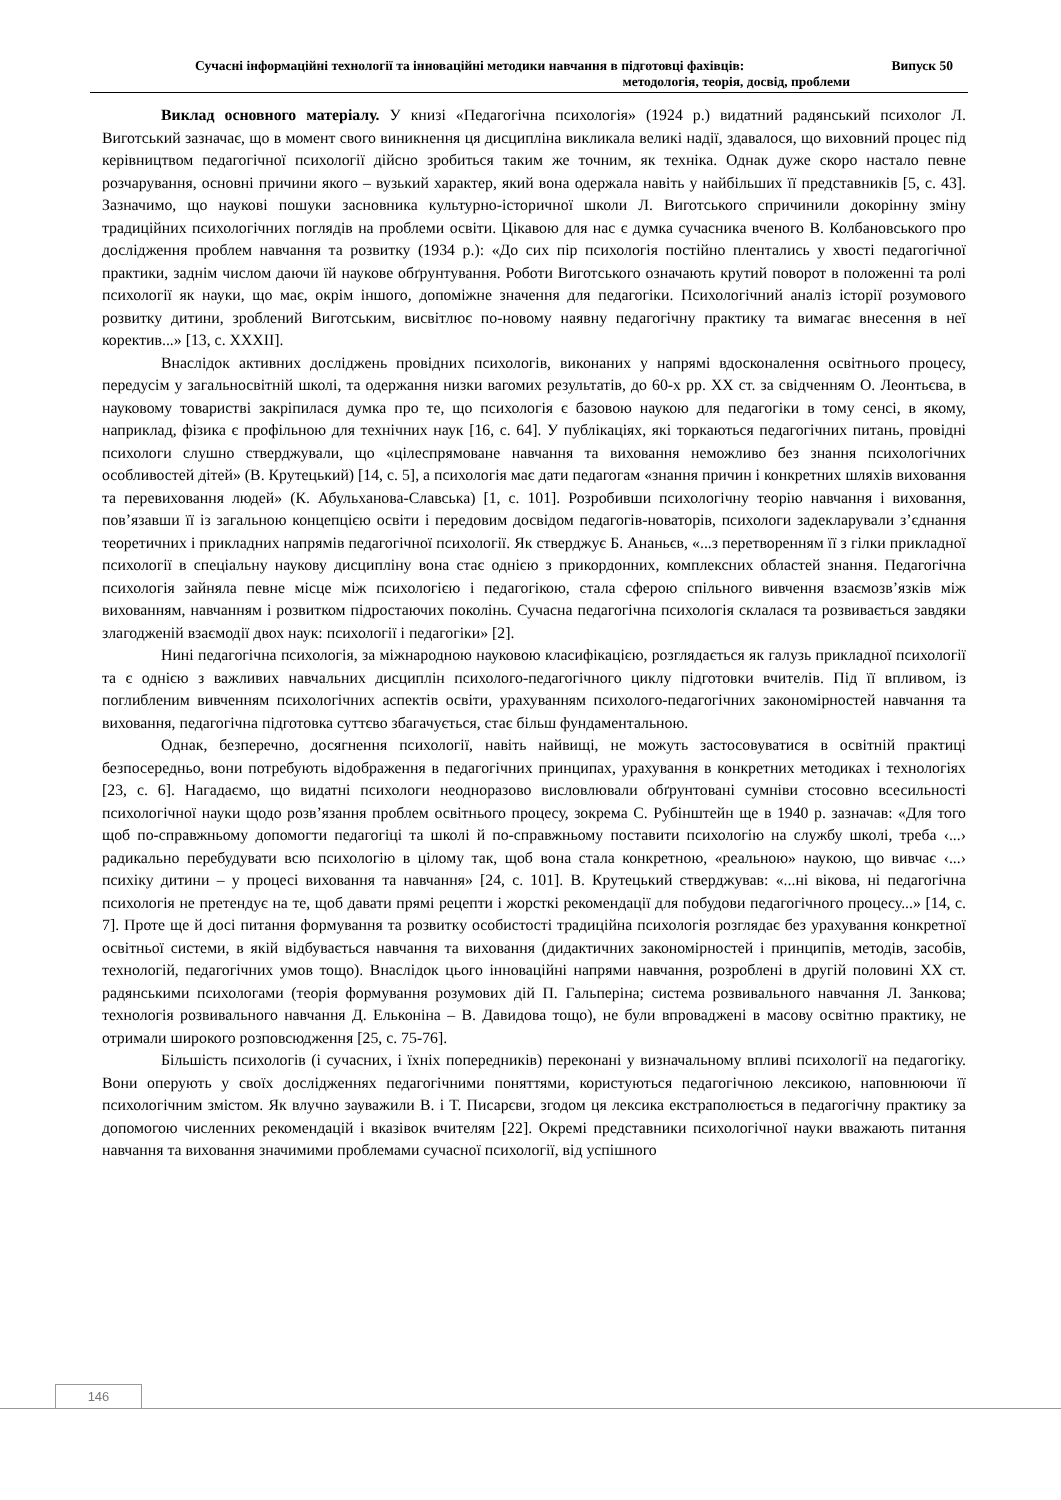Сучасні інформаційні технології та інноваційні методики навчання в підготовці фахівців: Випуск 50
методологія, теорія, досвід, проблеми
Виклад основного матеріалу. У книзі «Педагогічна психологія» (1924 р.) видатний радянський психолог Л. Виготський зазначає, що в момент свого виникнення ця дисципліна викликала великі надії, здавалося, що виховний процес під керівництвом педагогічної психології дійсно зробиться таким же точним, як техніка. Однак дуже скоро настало певне розчарування, основні причини якого – вузький характер, який вона одержала навіть у найбільших її представників [5, с. 43]. Зазначимо, що наукові пошуки засновника культурно-історичної школи Л. Виготського спричинили докорінну зміну традиційних психологічних поглядів на проблеми освіти. Цікавою для нас є думка сучасника вченого В. Колбановського про дослідження проблем навчання та розвитку (1934 р.): «До сих пір психологія постійно плентались у хвості педагогічної практики, заднім числом даючи їй наукове обґрунтування. Роботи Виготського означають крутий поворот в положенні та ролі психології як науки, що має, окрім іншого, допоміжне значення для педагогіки. Психологічний аналіз історії розумового розвитку дитини, зроблений Виготським, висвітлює по-новому наявну педагогічну практику та вимагає внесення в неї коректив...» [13, с. XXXII].
Внаслідок активних досліджень провідних психологів, виконаних у напрямі вдосконалення освітнього процесу, передусім у загальносвітній школі, та одержання низки вагомих результатів, до 60-х рр. XX ст. за свідченням О. Леонтьєва, в науковому товаристві закріпилася думка про те, що психологія є базовою наукою для педагогіки в тому сенсі, в якому, наприклад, фізика є профільною для технічних наук [16, с. 64]. У публікаціях, які торкаються педагогічних питань, провідні психологи слушно стверджували, що «цілеспрямоване навчання та виховання неможливо без знання психологічних особливостей дітей» (В. Крутецький) [14, с. 5], а психологія має дати педагогам «знання причин і конкретних шляхів виховання та перевиховання людей» (К. Абульханова-Славська) [1, с. 101]. Розробивши психологічну теорію навчання і виховання, пов’язавши її із загальною концепцією освіти і передовим досвідом педагогів-новаторів, психологи задекларували з’єднання теоретичних і прикладних напрямів педагогічної психології. Як стверджує Б. Ананьєв, «...з перетворенням її з гілки прикладної психології в спеціальну наукову дисципліну вона стає однією з прикордонних, комплексних областей знання. Педагогічна психологія зайняла певне місце між психологією і педагогікою, стала сферою спільного вивчення взаємозв’язків між вихованням, навчанням і розвитком підростаючих поколінь. Сучасна педагогічна психологія склалася та розвивається завдяки злагодженій взаємодії двох наук: психології і педагогіки» [2].
Нині педагогічна психологія, за міжнародною науковою класифікацією, розглядається як галузь прикладної психології та є однією з важливих навчальних дисциплін психолого-педагогічного циклу підготовки вчителів. Під її впливом, із поглибленим вивченням психологічних аспектів освіти, урахуванням психолого-педагогічних закономірностей навчання та виховання, педагогічна підготовка суттєво збагачується, стає більш фундаментальною.
Однак, безперечно, досягнення психології, навіть найвищі, не можуть застосовуватися в освітній практиці безпосередньо, вони потребують відображення в педагогічних принципах, урахування в конкретних методиках і технологіях [23, с. 6]. Нагадаємо, що видатні психологи неодноразово висловлювали обґрунтовані сумніви стосовно всесильності психологічної науки щодо розв’язання проблем освітнього процесу, зокрема С. Рубінштейн ще в 1940 р. зазначав: «Для того щоб по-справжньому допомогти педагогіці та школі й по-справжньому поставити психологію на службу школі, треба ‹...› радикально перебудувати всю психологію в цілому так, щоб вона стала конкретною, «реальною» наукою, що вивчає ‹...› психіку дитини – у процесі виховання та навчання» [24, с. 101]. В. Крутецький стверджував: «...ні вікова, ні педагогічна психологія не претендує на те, щоб давати прямі рецепти і жорсткі рекомендації для побудови педагогічного процесу...» [14, с. 7]. Проте ще й досі питання формування та розвитку особистості традиційна психологія розглядає без урахування конкретної освітньої системи, в якій відбувається навчання та виховання (дидактичних закономірностей і принципів, методів, засобів, технологій, педагогічних умов тощо). Внаслідок цього інноваційні напрями навчання, розроблені в другій половині XX ст. радянськими психологами (теорія формування розумових дій П. Гальперіна; система розвивального навчання Л. Занкова; технологія розвивального навчання Д. Ельконіна – В. Давидова тощо), не були впроваджені в масову освітню практику, не отримали широкого розповсюдження [25, с. 75-76].
Більшість психологів (і сучасних, і їхніх попередників) переконані у визначальному впливі психології на педагогіку. Вони оперують у своїх дослідженнях педагогічними поняттями, користуються педагогічною лексикою, наповнюючи її психологічним змістом. Як влучно зауважили В. і Т. Писарєви, згодом ця лексика екстраполюється в педагогічну практику за допомогою численних рекомендацій і вказівок вчителям [22]. Окремі представники психологічної науки вважають питання навчання та виховання значимими проблемами сучасної психології, від успішного
146